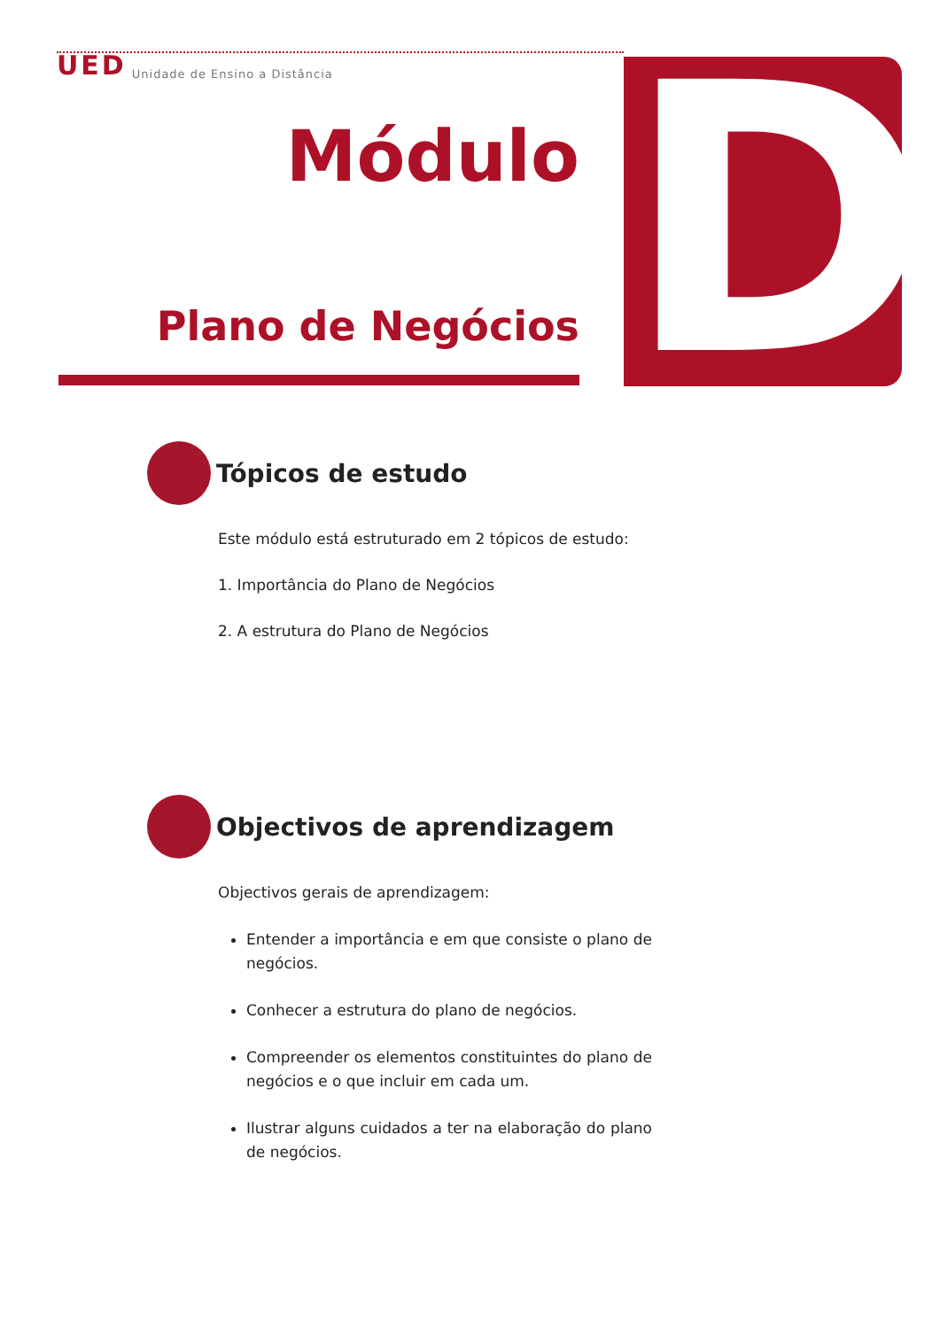UED Unidade de Ensino a Distância
Módulo
Plano de Negócios
D
Tópicos de estudo
Este módulo está estruturado em 2 tópicos de estudo:
1. Importância do Plano de Negócios
2. A estrutura do Plano de Negócios
Objectivos de aprendizagem
Objectivos gerais de aprendizagem:
Entender a importância e em que consiste o plano de negócios.
Conhecer a estrutura do plano de negócios.
Compreender os elementos constituintes do plano de negócios e o que incluir em cada um.
Ilustrar alguns cuidados a ter na elaboração do plano de negócios.